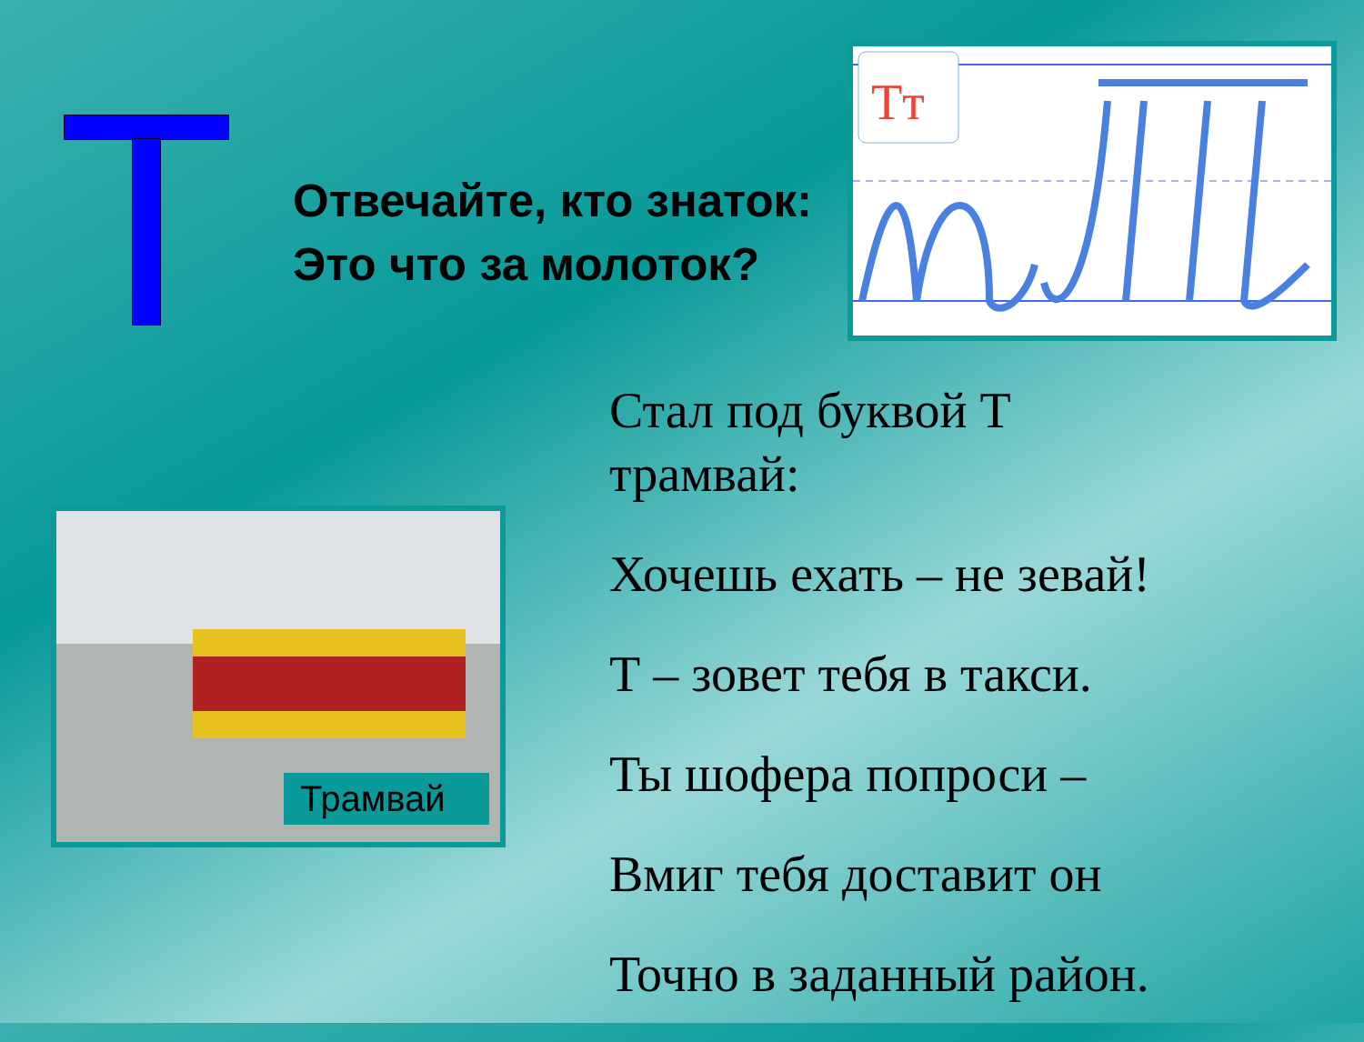Отвечайте, кто знаток:
Это что за молоток?
Тт
Трамвай
Стал под буквой Т
трамвай:
Хочешь ехать – не зевай!
Т – зовет тебя в такси.
Ты шофера попроси –
Вмиг тебя доставит он
Точно в заданный район.